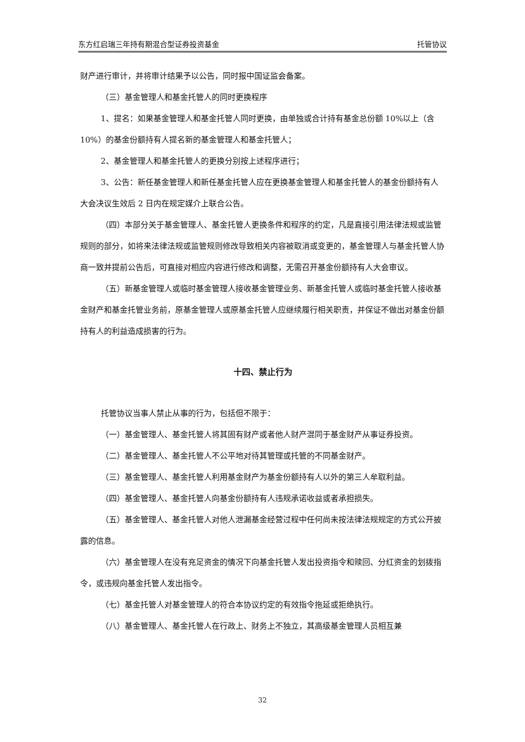东方红启瑞三年持有期混合型证券投资基金 托管协议
财产进行审计，并将审计结果予以公告，同时报中国证监会备案。
（三）基金管理人和基金托管人的同时更换程序
1、提名：如果基金管理人和基金托管人同时更换，由单独或合计持有基金总份额 10%以上（含 10%）的基金份额持有人提名新的基金管理人和基金托管人；
2、基金管理人和基金托管人的更换分别按上述程序进行；
3、公告：新任基金管理人和新任基金托管人应在更换基金管理人和基金托管人的基金份额持有人大会决议生效后 2 日内在规定媒介上联合公告。
（四）本部分关于基金管理人、基金托管人更换条件和程序的约定，凡是直接引用法律法规或监管规则的部分，如将来法律法规或监管规则修改导致相关内容被取消或变更的，基金管理人与基金托管人协商一致并提前公告后，可直接对相应内容进行修改和调整，无需召开基金份额持有人大会审议。
（五）新基金管理人或临时基金管理人接收基金管理业务、新基金托管人或临时基金托管人接收基金财产和基金托管业务前，原基金管理人或原基金托管人应继续履行相关职责，并保证不做出对基金份额持有人的利益造成损害的行为。
十四、禁止行为
托管协议当事人禁止从事的行为，包括但不限于：
（一）基金管理人、基金托管人将其固有财产或者他人财产混同于基金财产从事证券投资。
（二）基金管理人、基金托管人不公平地对待其管理或托管的不同基金财产。
（三）基金管理人、基金托管人利用基金财产为基金份额持有人以外的第三人牟取利益。
（四）基金管理人、基金托管人向基金份额持有人违规承诺收益或者承担损失。
（五）基金管理人、基金托管人对他人泄漏基金经营过程中任何尚未按法律法规规定的方式公开披露的信息。
（六）基金管理人在没有充足资金的情况下向基金托管人发出投资指令和赎回、分红资金的划拨指令，或违规向基金托管人发出指令。
（七）基金托管人对基金管理人的符合本协议约定的有效指令拖延或拒绝执行。
（八）基金管理人、基金托管人在行政上、财务上不独立，其高级基金管理人员相互兼
32